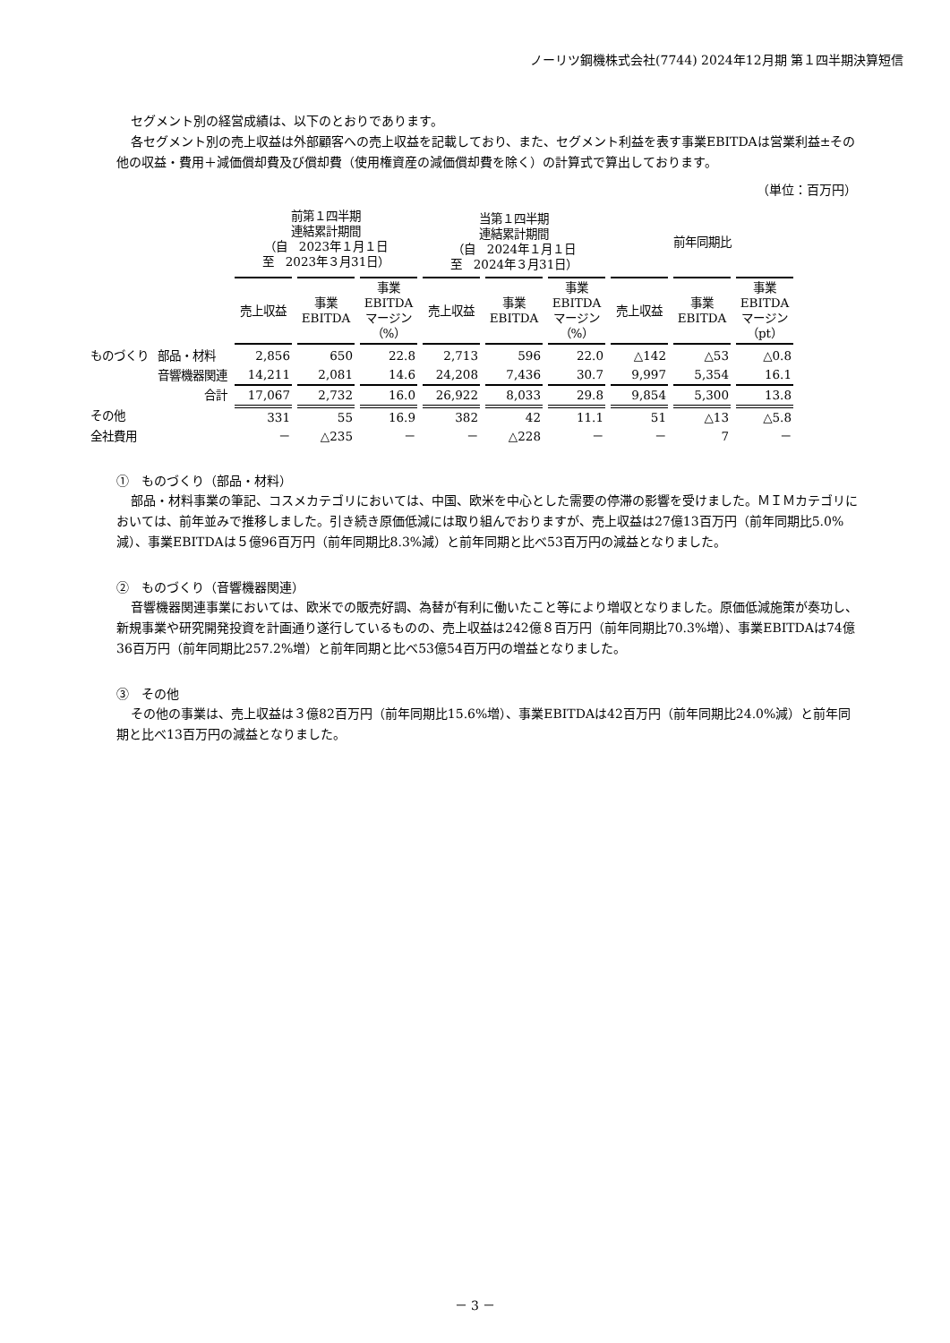ノーリツ鋼機株式会社(7744) 2024年12月期 第１四半期決算短信
セグメント別の経営成績は、以下のとおりであります。
各セグメント別の売上収益は外部顧客への売上収益を記載しており、また、セグメント利益を表す事業EBITDAは営業利益±その他の収益・費用＋減価償却費及び償却費（使用権資産の減価償却費を除く）の計算式で算出しております。
（単位：百万円）
| | | 前第１四半期 連結累計期間 （自 2023年１月１日 至 2023年３月31日） | | | 当第１四半期 連結累計期間 （自 2024年１月１日 至 2024年３月31日） | | | 前年同期比 | | |
| --- | --- | --- | --- | --- | --- | --- | --- | --- | --- | --- |
| | | 売上収益 | 事業 EBITDA | 事業 EBITDA マージン （%） | 売上収益 | 事業 EBITDA | 事業 EBITDA マージン （%） | 売上収益 | 事業 EBITDA | 事業 EBITDA マージン （pt） |
| ものづくり | 部品・材料 | 2,856 | 650 | 22.8 | 2,713 | 596 | 22.0 | △142 | △53 | △0.8 |
| | 音響機器関連 | 14,211 | 2,081 | 14.6 | 24,208 | 7,436 | 30.7 | 9,997 | 5,354 | 16.1 |
| | 合計 | 17,067 | 2,732 | 16.0 | 26,922 | 8,033 | 29.8 | 9,854 | 5,300 | 13.8 |
| その他 | | 331 | 55 | 16.9 | 382 | 42 | 11.1 | 51 | △13 | △5.8 |
| 全社費用 | | － | △235 | － | － | △228 | － | － | 7 | － |
①　ものづくり（部品・材料）
部品・材料事業の筆記、コスメカテゴリにおいては、中国、欧米を中心とした需要の停滞の影響を受けました。ＭＩＭカテゴリにおいては、前年並みで推移しました。引き続き原価低減には取り組んでおりますが、売上収益は27億13百万円（前年同期比5.0%減）、事業EBITDAは５億96百万円（前年同期比8.3%減）と前年同期と比べ53百万円の減益となりました。
②　ものづくり（音響機器関連）
音響機器関連事業においては、欧米での販売好調、為替が有利に働いたこと等により増収となりました。原価低減施策が奏功し、新規事業や研究開発投資を計画通り遂行しているものの、売上収益は242億８百万円（前年同期比70.3%増）、事業EBITDAは74億36百万円（前年同期比257.2%増）と前年同期と比べ53億54百万円の増益となりました。
③　その他
その他の事業は、売上収益は３億82百万円（前年同期比15.6%増）、事業EBITDAは42百万円（前年同期比24.0%減）と前年同期と比べ13百万円の減益となりました。
－ 3 －